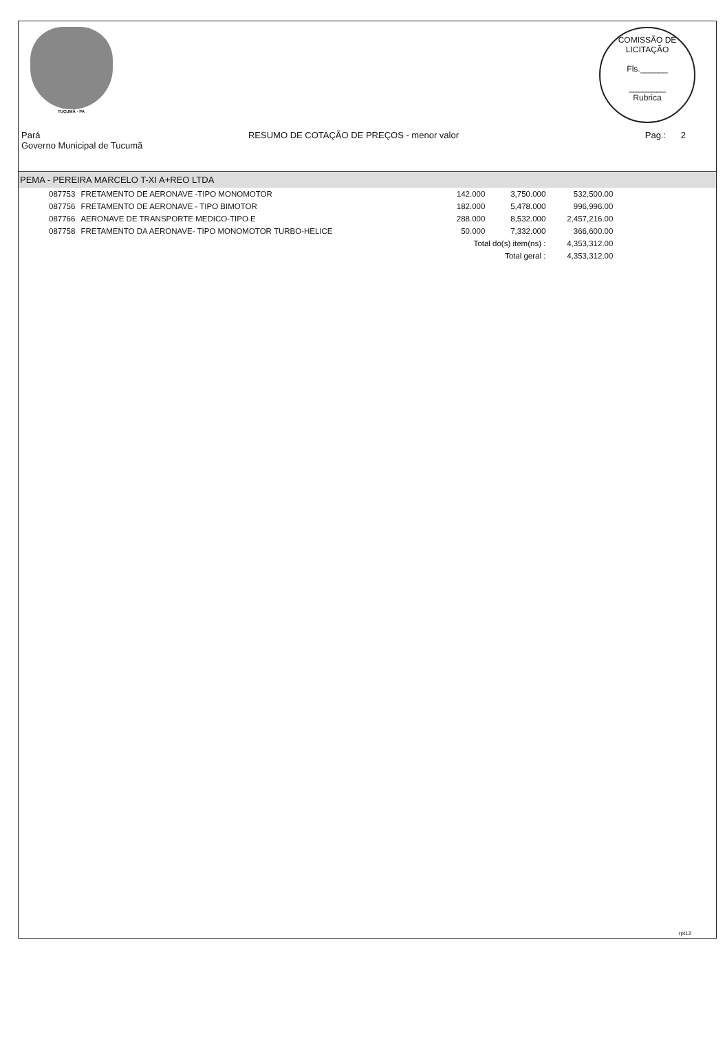TUCUMÃ - PA
COMISSÃO DE LICITAÇÃO
Fls.______
________
Rubrica
Pará
Governo Municipal de Tucumã
RESUMO DE COTAÇÃO DE PREÇOS - menor valor
Pag.: 2
PEMA - PEREIRA MARCELO T-XI A+REO LTDA
| 087753 | FRETAMENTO DE AERONAVE -TIPO MONOMOTOR | 142.000 | 3,750.000 | 532,500.00 |
| 087756 | FRETAMENTO DE AERONAVE - TIPO BIMOTOR | 182.000 | 5,478.000 | 996,996.00 |
| 087766 | AERONAVE DE TRANSPORTE MEDICO-TIPO E | 288.000 | 8,532.000 | 2,457,216.00 |
| 087758 | FRETAMENTO DA AERONAVE- TIPO MONOMOTOR TURBO-HELICE | 50.000 | 7,332.000 | 366,600.00 |
| | | Total do(s) item(ns) : | | 4,353,312.00 |
| | | Total geral : | | 4,353,312.00 |
rpt12